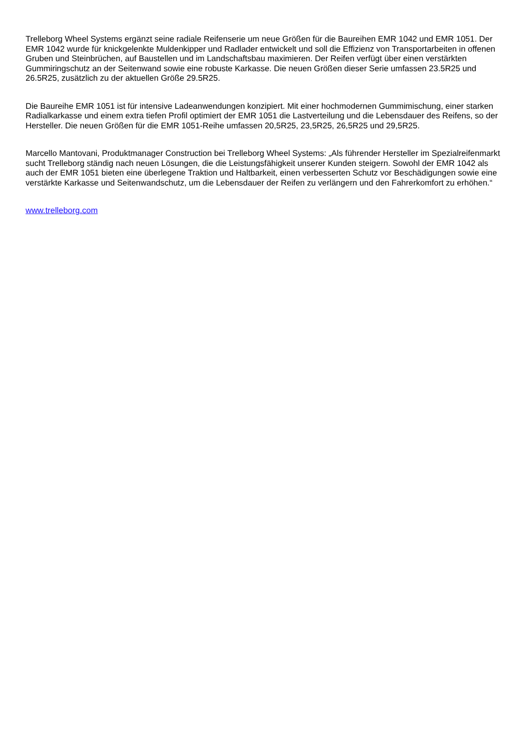Trelleborg Wheel Systems ergänzt seine radiale Reifenserie um neue Größen für die Baureihen EMR 1042 und EMR 1051. Der EMR 1042 wurde für knickgelenkte Muldenkipper und Radlader entwickelt und soll die Effizienz von Transportarbeiten in offenen Gruben und Steinbrüchen, auf Baustellen und im Landschaftsbau maximieren. Der Reifen verfügt über einen verstärkten Gummiringschutz an der Seitenwand sowie eine robuste Karkasse. Die neuen Größen dieser Serie umfassen 23.5R25 und 26.5R25, zusätzlich zu der aktuellen Größe 29.5R25.
Die Baureihe EMR 1051 ist für intensive Ladeanwendungen konzipiert. Mit einer hochmodernen Gummimischung, einer starken Radialkarkasse und einem extra tiefen Profil optimiert der EMR 1051 die Lastverteilung und die Lebensdauer des Reifens, so der Hersteller. Die neuen Größen für die EMR 1051-Reihe umfassen 20,5R25, 23,5R25, 26,5R25 und 29,5R25.
Marcello Mantovani, Produktmanager Construction bei Trelleborg Wheel Systems: „Als führender Hersteller im Spezialreifenmarkt sucht Trelleborg ständig nach neuen Lösungen, die die Leistungsfähigkeit unserer Kunden steigern. Sowohl der EMR 1042 als auch der EMR 1051 bieten eine überlegene Traktion und Haltbarkeit, einen verbesserten Schutz vor Beschädigungen sowie eine verstärkte Karkasse und Seitenwandschutz, um die Lebensdauer der Reifen zu verlängern und den Fahrerkomfort zu erhöhen.“
www.trelleborg.com